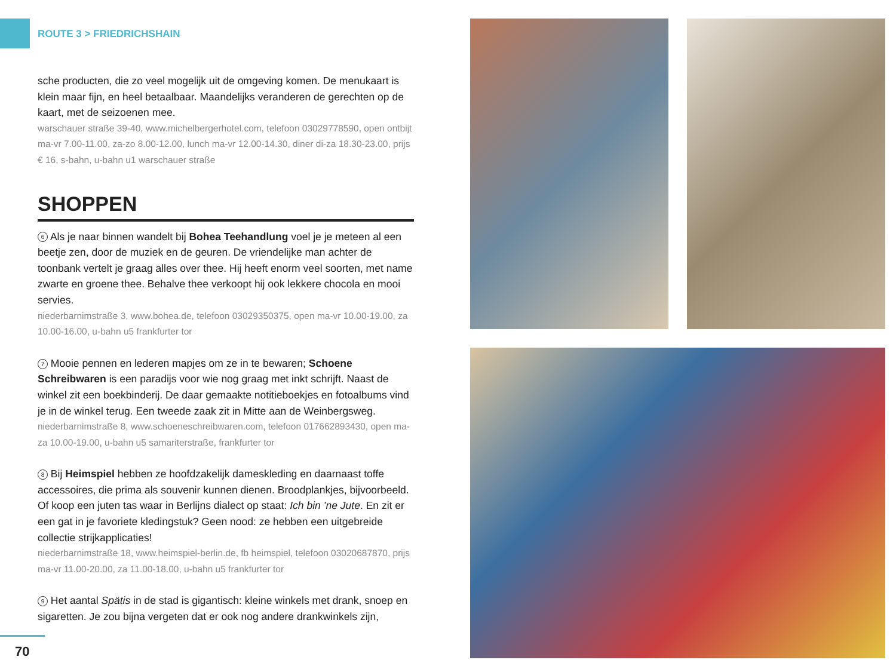ROUTE 3 > FRIEDRICHSHAIN
sche producten, die zo veel mogelijk uit de omgeving komen. De menukaart is klein maar fijn, en heel betaalbaar. Maandelijks veranderen de gerechten op de kaart, met de seizoenen mee.
warschauer straße 39-40, www.michelbergerhotel.com, telefoon 03029778590, open ontbijt ma-vr 7.00-11.00, za-zo 8.00-12.00, lunch ma-vr 12.00-14.30, diner di-za 18.30-23.00, prijs € 16, s-bahn, u-bahn u1 warschauer straße
SHOPPEN
6 Als je naar binnen wandelt bij Bohea Teehandlung voel je je meteen al een beetje zen, door de muziek en de geuren. De vriendelijke man achter de toonbank vertelt je graag alles over thee. Hij heeft enorm veel soorten, met name zwarte en groene thee. Behalve thee verkoopt hij ook lekkere chocola en mooi servies.
niederbarnimstraße 3, www.bohea.de, telefoon 03029350375, open ma-vr 10.00-19.00, za 10.00-16.00, u-bahn u5 frankfurter tor
7 Mooie pennen en lederen mapjes om ze in te bewaren; Schoene Schreibwaren is een paradijs voor wie nog graag met inkt schrijft. Naast de winkel zit een boekbinderij. De daar gemaakte notitieboekjes en fotoalbums vind je in de winkel terug. Een tweede zaak zit in Mitte aan de Weinbergsweg.
niederbarnimstraße 8, www.schoeneschreibwaren.com, telefoon 017662893430, open ma-za 10.00-19.00, u-bahn u5 samariterstraße, frankfurter tor
8 Bij Heimspiel hebben ze hoofdzakelijk dameskleding en daarnaast toffe accessoires, die prima als souvenir kunnen dienen. Broodplankjes, bijvoorbeeld. Of koop een juten tas waar in Berlijns dialect op staat: Ich bin ’ne Jute. En zit er een gat in je favoriete kledingstuk? Geen nood: ze hebben een uitgebreide collectie strijkapplicaties!
niederbarnimstraße 18, www.heimspiel-berlin.de, fb heimspiel, telefoon 03020687870, prijs ma-vr 11.00-20.00, za 11.00-18.00, u-bahn u5 frankfurter tor
9 Het aantal Spätis in de stad is gigantisch: kleine winkels met drank, snoep en sigaretten. Je zou bijna vergeten dat er ook nog andere drankwinkels zijn,
70